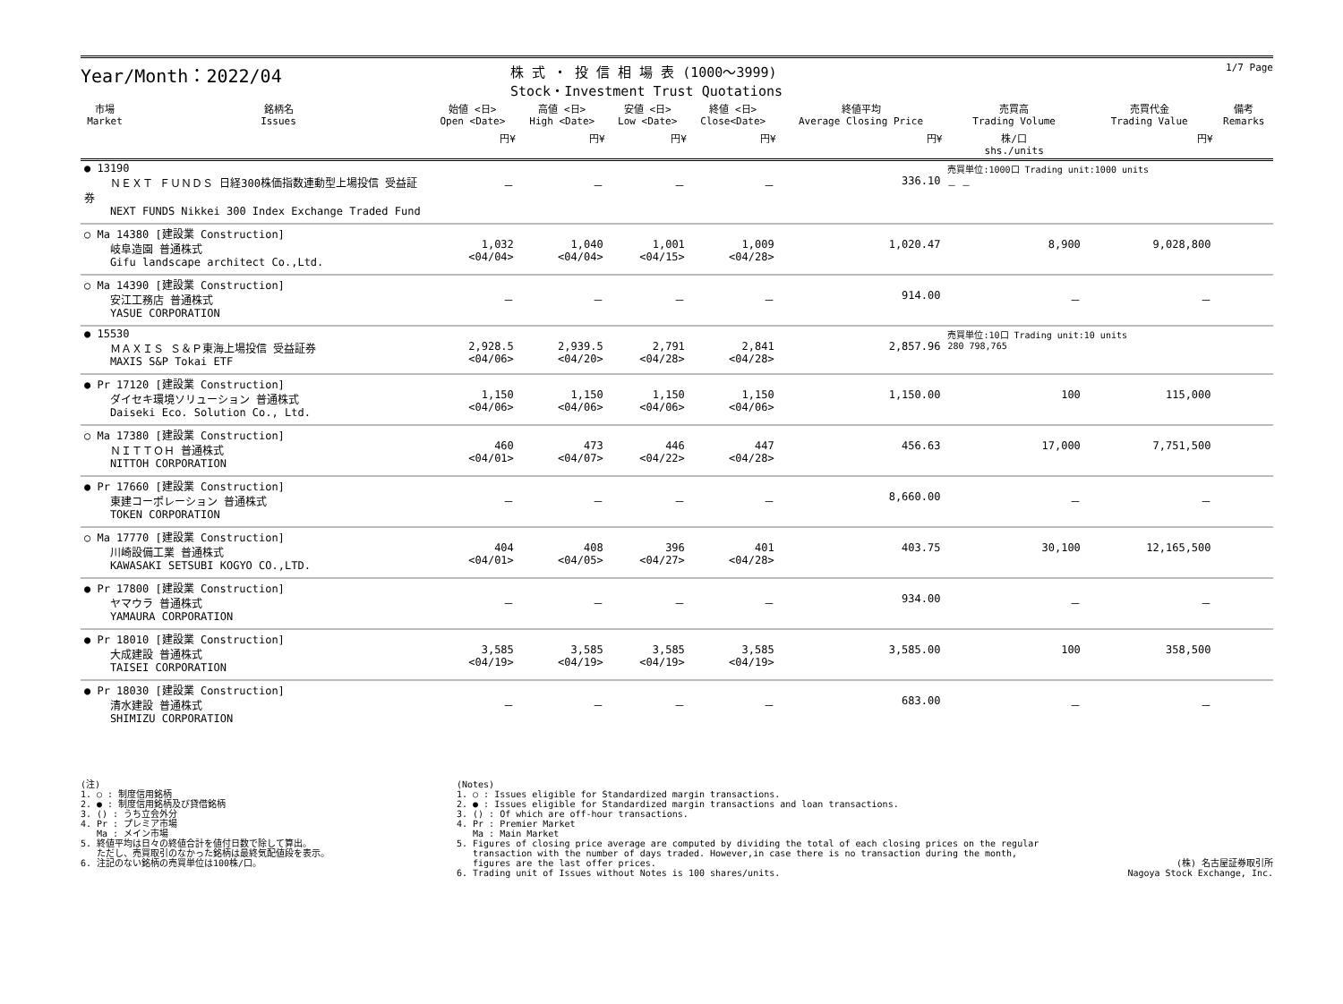Year/Month：2022/04
株 式 ・ 投 信 相 場 表 (1000～3999)
Stock・Investment Trust Quotations
1/7 Page
| 市場 Market | 銘柄名 Issues | 始値 <日> Open <Date> | 高値 <日> High <Date> | 安値 <日> Low <Date> | 終値 <日> Close<Date> | 終値平均 Average Closing Price | 売買高 Trading Volume | 売買代金 Trading Value | 備考 Remarks |
| --- | --- | --- | --- | --- | --- | --- | --- | --- | --- |
| | | 円¥ | 円¥ | 円¥ | 円¥ | 円¥ | 株/口 shs./units | 円¥ | |
| ● 13190 ＮＥＸＴ ＦＵＮＤＳ 日経300株価指数連動型上場投信 受益証券 NEXT FUNDS Nikkei 300 Index Exchange Traded Fund | | － | － | － | － | 336.10 | 売買単位:1000口 Trading unit:1000 units － － | | |
| ○ Ma 14380 [建設業 Construction] 岐阜造園 普通株式 Gifu landscape architect Co.,Ltd. | | 1,032 <04/04> | 1,040 <04/04> | 1,001 <04/15> | 1,009 <04/28> | 1,020.47 | 8,900 | 9,028,800 | |
| ○ Ma 14390 [建設業 Construction] 安江工務店 普通株式 YASUE CORPORATION | | － | － | － | － | 914.00 | － | － | |
| ● 15530 ＭＡＸＩＳ Ｓ＆Ｐ東海上場投信 受益証券 MAXIS S&P Tokai ETF | | 2,928.5 <04/06> | 2,939.5 <04/20> | 2,791 <04/28> | 2,841 <04/28> | 2,857.96 | 売買単位:10口 Trading unit:10 units 280 798,765 | | |
| ● Pr 17120 [建設業 Construction] ダイセキ環境ソリューション 普通株式 Daiseki Eco. Solution Co., Ltd. | | 1,150 <04/06> | 1,150 <04/06> | 1,150 <04/06> | 1,150 <04/06> | 1,150.00 | 100 | 115,000 | |
| ○ Ma 17380 [建設業 Construction] ＮＩＴＴＯＨ 普通株式 NITTOH CORPORATION | | 460 <04/01> | 473 <04/07> | 446 <04/22> | 447 <04/28> | 456.63 | 17,000 | 7,751,500 | |
| ● Pr 17660 [建設業 Construction] 東建コーポレーション 普通株式 TOKEN CORPORATION | | － | － | － | － | 8,660.00 | － | － | |
| ○ Ma 17770 [建設業 Construction] 川崎設備工業 普通株式 KAWASAKI SETSUBI KOGYO CO.,LTD. | | 404 <04/01> | 408 <04/05> | 396 <04/27> | 401 <04/28> | 403.75 | 30,100 | 12,165,500 | |
| ● Pr 17800 [建設業 Construction] ヤマウラ 普通株式 YAMAURA CORPORATION | | － | － | － | － | 934.00 | － | － | |
| ● Pr 18010 [建設業 Construction] 大成建設 普通株式 TAISEI CORPORATION | | 3,585 <04/19> | 3,585 <04/19> | 3,585 <04/19> | 3,585 <04/19> | 3,585.00 | 100 | 358,500 | |
| ● Pr 18030 [建設業 Construction] 清水建設 普通株式 SHIMIZU CORPORATION | | － | － | － | － | 683.00 | － | － | |
(注)
1. ○ : 制度信用銘柄
2. ● : 制度信用銘柄及び貸借銘柄
3. () : うち立会外分
4. Pr : プレミア市場
Ma : メイン市場
5. 終値平均は日々の終値合計を値付日数で除して算出。
ただし、売買取引のなかった銘柄は最終気配値段を表示。
6. 注記のない銘柄の売買単位は100株/口。
(Notes)
1. ○ : Issues eligible for Standardized margin transactions.
2. ● : Issues eligible for Standardized margin transactions and loan transactions.
3. () : Of which are off-hour transactions.
4. Pr : Premier Market
Ma : Main Market
5. Figures of closing price average are computed by dividing the total of each closing prices on the regular
transaction with the number of days traded. However,in case there is no transaction during the month,
figures are the last offer prices.
6. Trading unit of Issues without Notes is 100 shares/units.
(株) 名古屋証券取引所
Nagoya Stock Exchange, Inc.